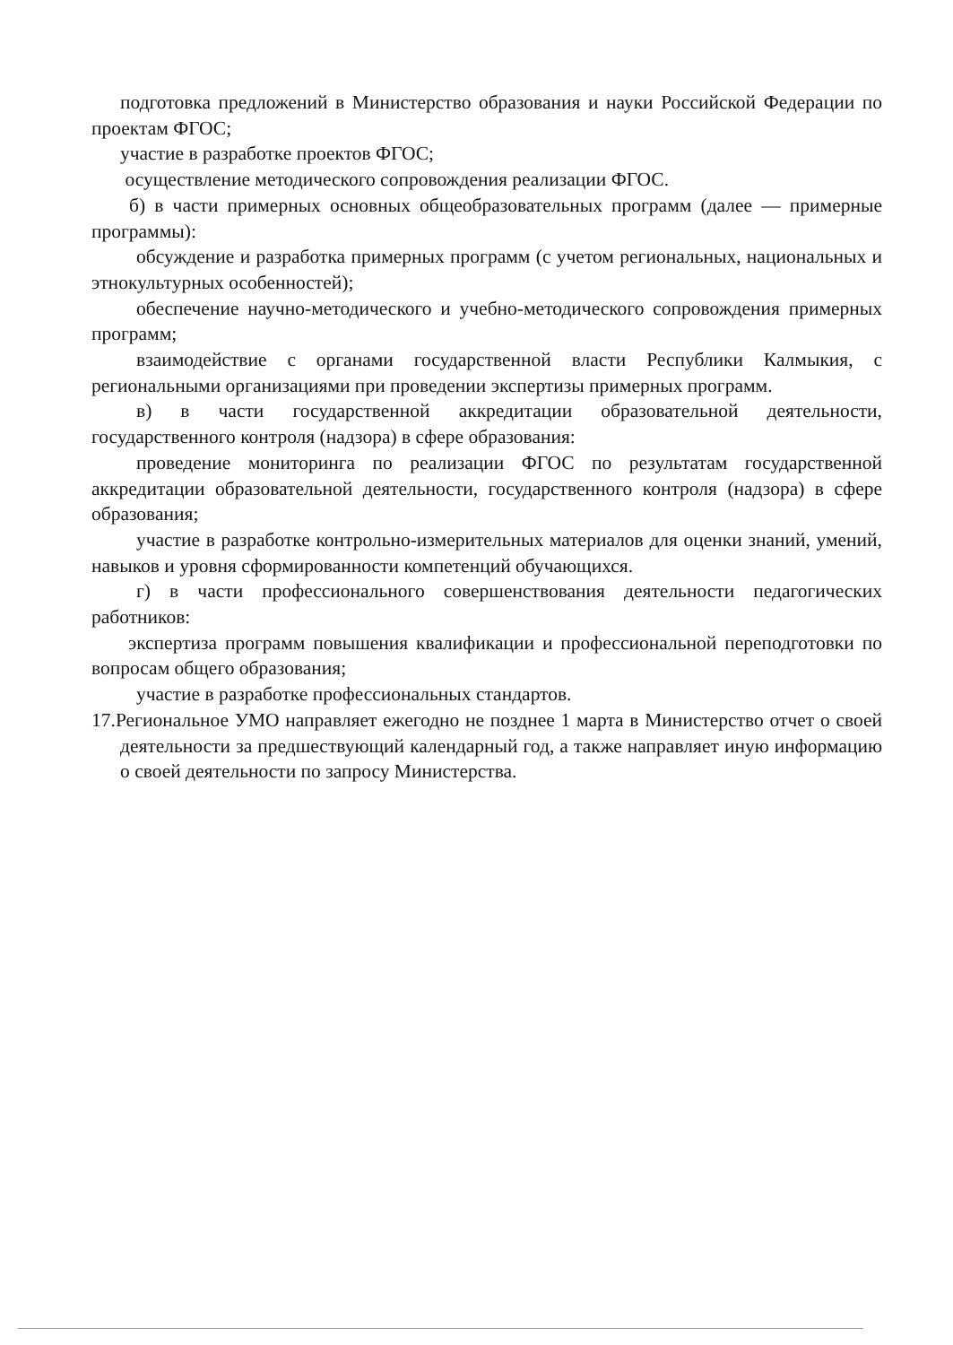подготовка предложений в Министерство образования и науки Российской Федерации по проектам ФГОС;
участие в разработке проектов ФГОС;
осуществление методического сопровождения реализации ФГОС.
б) в части примерных основных общеобразовательных программ (далее — примерные программы):
обсуждение и разработка примерных программ (с учетом региональных, национальных и этнокультурных особенностей);
обеспечение научно-методического и учебно-методического сопровождения примерных программ;
взаимодействие с органами государственной власти Республики Калмыкия, с региональными организациями при проведении экспертизы примерных программ.
в) в части государственной аккредитации образовательной деятельности, государственного контроля (надзора) в сфере образования:
проведение мониторинга по реализации ФГОС по результатам государственной аккредитации образовательной деятельности, государственного контроля (надзора) в сфере образования;
участие в разработке контрольно-измерительных материалов для оценки знаний, умений, навыков и уровня сформированности компетенций обучающихся.
г) в части профессионального совершенствования деятельности педагогических работников:
экспертиза программ повышения квалификации и профессиональной переподготовки по вопросам общего образования;
участие в разработке профессиональных стандартов.
17.Региональное УМО направляет ежегодно не позднее 1 марта в Министерство отчет о своей деятельности за предшествующий календарный год, а также направляет иную информацию о своей деятельности по запросу Министерства.